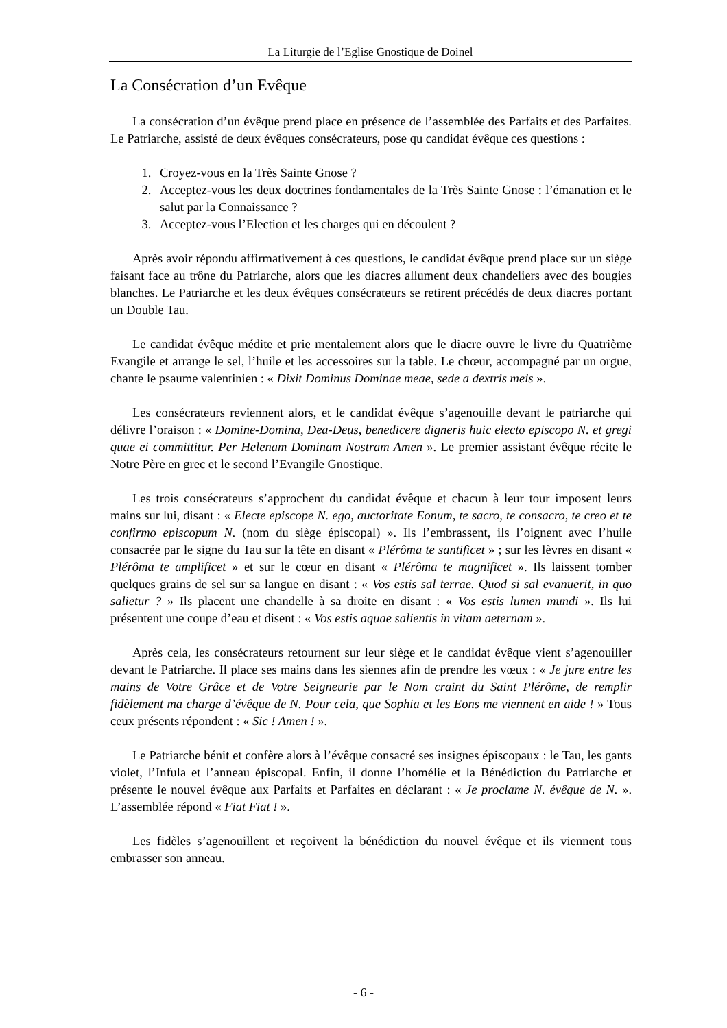La Liturgie de l’Eglise Gnostique de Doinel
La Consécration d’un Evêque
La consécration d’un évêque prend place en présence de l’assemblée des Parfaits et des Parfaites. Le Patriarche, assisté de deux évêques consécrateurs, pose qu candidat évêque ces questions :
1. Croyez-vous en la Très Sainte Gnose ?
2. Acceptez-vous les deux doctrines fondamentales de la Très Sainte Gnose : l’émanation et le salut par la Connaissance ?
3. Acceptez-vous l’Election et les charges qui en découlent ?
Après avoir répondu affirmativement à ces questions, le candidat évêque prend place sur un siège faisant face au trône du Patriarche, alors que les diacres allument deux chandeliers avec des bougies blanches. Le Patriarche et les deux évêques consécrateurs se retirent précédés de deux diacres portant un Double Tau.
Le candidat évêque médite et prie mentalement alors que le diacre ouvre le livre du Quatrième Evangile et arrange le sel, l’huile et les accessoires sur la table. Le chœur, accompagné par un orgue, chante le psaume valentinien : « Dixit Dominus Dominae meae, sede a dextris meis ».
Les consécrateurs reviennent alors, et le candidat évêque s’agenouille devant le patriarche qui délivre l’oraison : « Domine-Domina, Dea-Deus, benedicere digneris huic electo episcopo N. et gregi quae ei committitur. Per Helenam Dominam Nostram Amen ». Le premier assistant évêque récite le Notre Père en grec et le second l’Evangile Gnostique.
Les trois consécrateurs s’approchent du candidat évêque et chacun à leur tour imposent leurs mains sur lui, disant : « Electe episcope N. ego, auctoritate Eonum, te sacro, te consacro, te creo et te confirmo episcopum N. (nom du siège épiscopal) ». Ils l’embrassent, ils l’oignent avec l’huile consacrée par le signe du Tau sur la tête en disant « Plérôma te santificet » ; sur les lèvres en disant « Plérôma te amplificet » et sur le cœur en disant « Plérôma te magnificet ». Ils laissent tomber quelques grains de sel sur sa langue en disant : « Vos estis sal terrae. Quod si sal evanuerit, in quo salietur ? » Ils placent une chandelle à sa droite en disant : « Vos estis lumen mundi ». Ils lui présentent une coupe d’eau et disent : « Vos estis aquae salientis in vitam aeternam ».
Après cela, les consécrateurs retournent sur leur siège et le candidat évêque vient s’agenouiller devant le Patriarche. Il place ses mains dans les siennes afin de prendre les vœux : « Je jure entre les mains de Votre Grâce et de Votre Seigneurie par le Nom craint du Saint Plérôme, de remplir fidèlement ma charge d’évêque de N. Pour cela, que Sophia et les Eons me viennent en aide ! » Tous ceux présents répondent : « Sic ! Amen ! ».
Le Patriarche bénit et confère alors à l’évêque consacré ses insignes épiscopaux : le Tau, les gants violet, l’Infula et l’anneau épiscopal. Enfin, il donne l’homélie et la Bénédiction du Patriarche et présente le nouvel évêque aux Parfaits et Parfaites en déclarant : « Je proclame N. évêque de N. ». L’assemblée répond « Fiat Fiat ! ».
Les fidèles s’agenouillent et reçoivent la bénédiction du nouvel évêque et ils viennent tous embrasser son anneau.
- 6 -